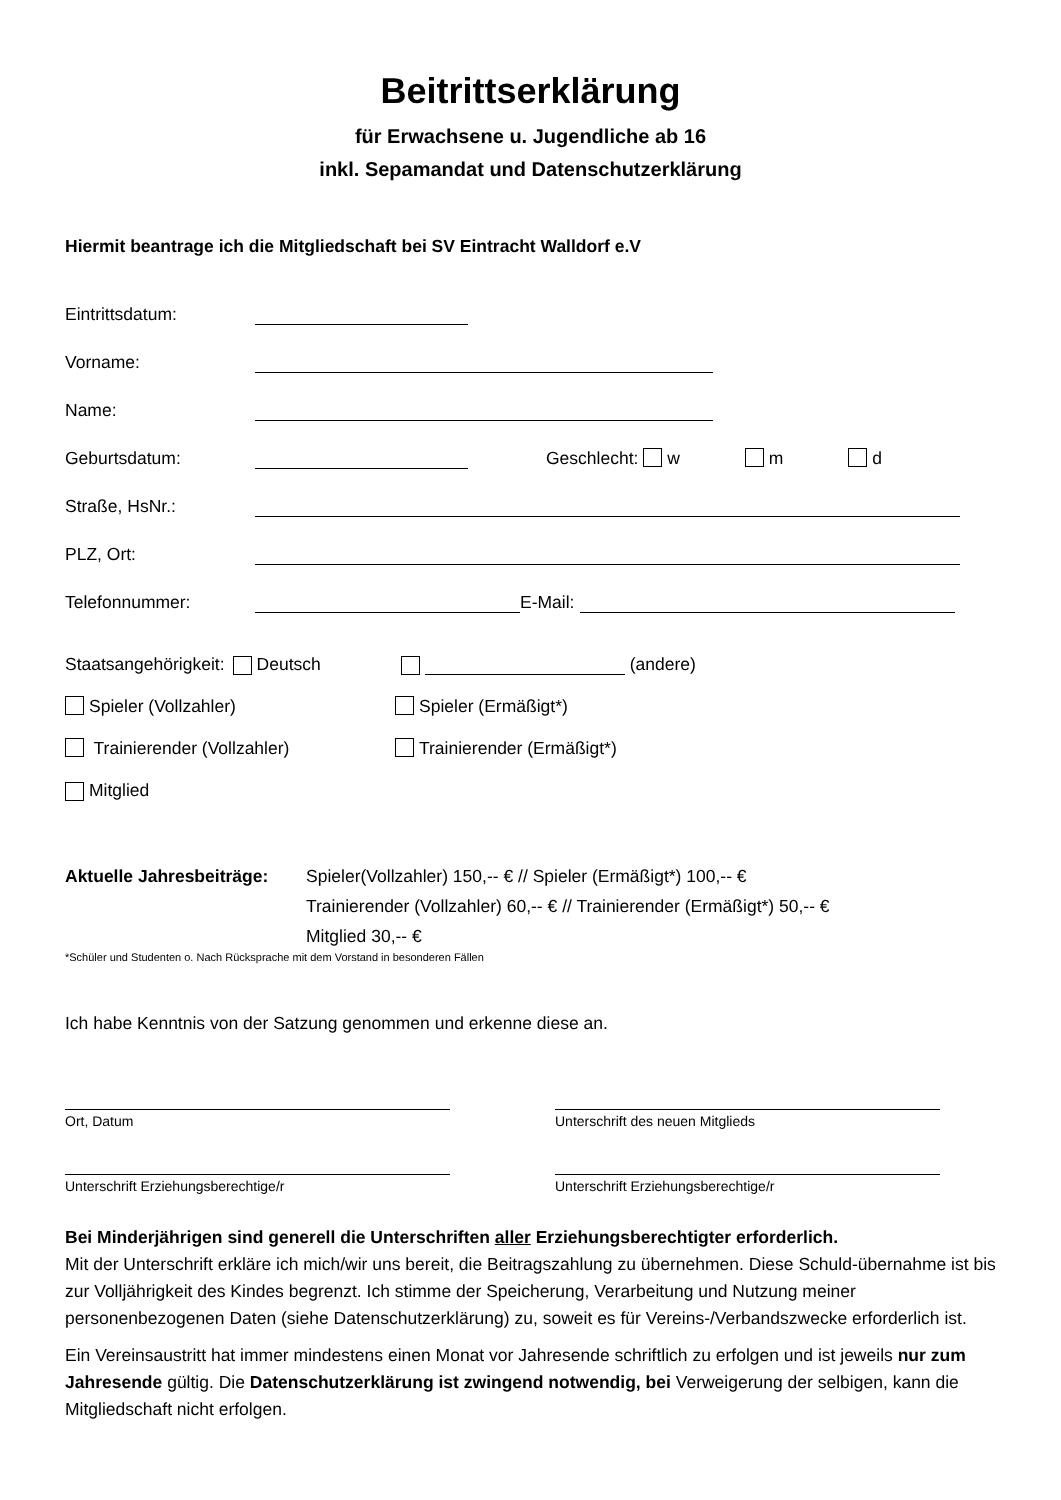Beitrittserklärung
für Erwachsene u. Jugendliche ab 16
inkl. Sepamandat und Datenschutzerklärung
Hiermit beantrage ich die Mitgliedschaft bei SV Eintracht Walldorf e.V
Eintrittsdatum:
Vorname:
Name:
Geburtsdatum: Geschlecht: w m d
Straße, HsNr.:
PLZ, Ort:
Telefonnummer: E-Mail:
Staatsangehörigkeit: Deutsch (andere)
Spieler (Vollzahler) Spieler (Ermäßigt*)
Trainierender (Vollzahler) Trainierender (Ermäßigt*)
Mitglied
Aktuelle Jahresbeiträge:
Spieler(Vollzahler) 150,-- € // Spieler (Ermäßigt*) 100,-- €
Trainierender (Vollzahler) 60,-- € // Trainierender (Ermäßigt*) 50,-- €
Mitglied 30,-- €
*Schüler und Studenten o. Nach Rücksprache mit dem Vorstand in besonderen Fällen
Ich habe Kenntnis von der Satzung genommen und erkenne diese an.
Ort, Datum Unterschrift des neuen Mitglieds
Unterschrift Erziehungsberechtige/r Unterschrift Erziehungsberechtige/r
Bei Minderjährigen sind generell die Unterschriften aller Erziehungsberechtigter erforderlich.
Mit der Unterschrift erkläre ich mich/wir uns bereit, die Beitragszahlung zu übernehmen. Diese Schuld-übernahme ist bis zur Volljährigkeit des Kindes begrenzt. Ich stimme der Speicherung, Verarbeitung und Nutzung meiner personenbezogenen Daten (siehe Datenschutzerklärung) zu, soweit es für Vereins-/Verbandszwecke erforderlich ist.
Ein Vereinsaustritt hat immer mindestens einen Monat vor Jahresende schriftlich zu erfolgen und ist jeweils nur zum Jahresende gültig. Die Datenschutzerklärung ist zwingend notwendig, bei Verweigerung der selbigen, kann die Mitgliedschaft nicht erfolgen.